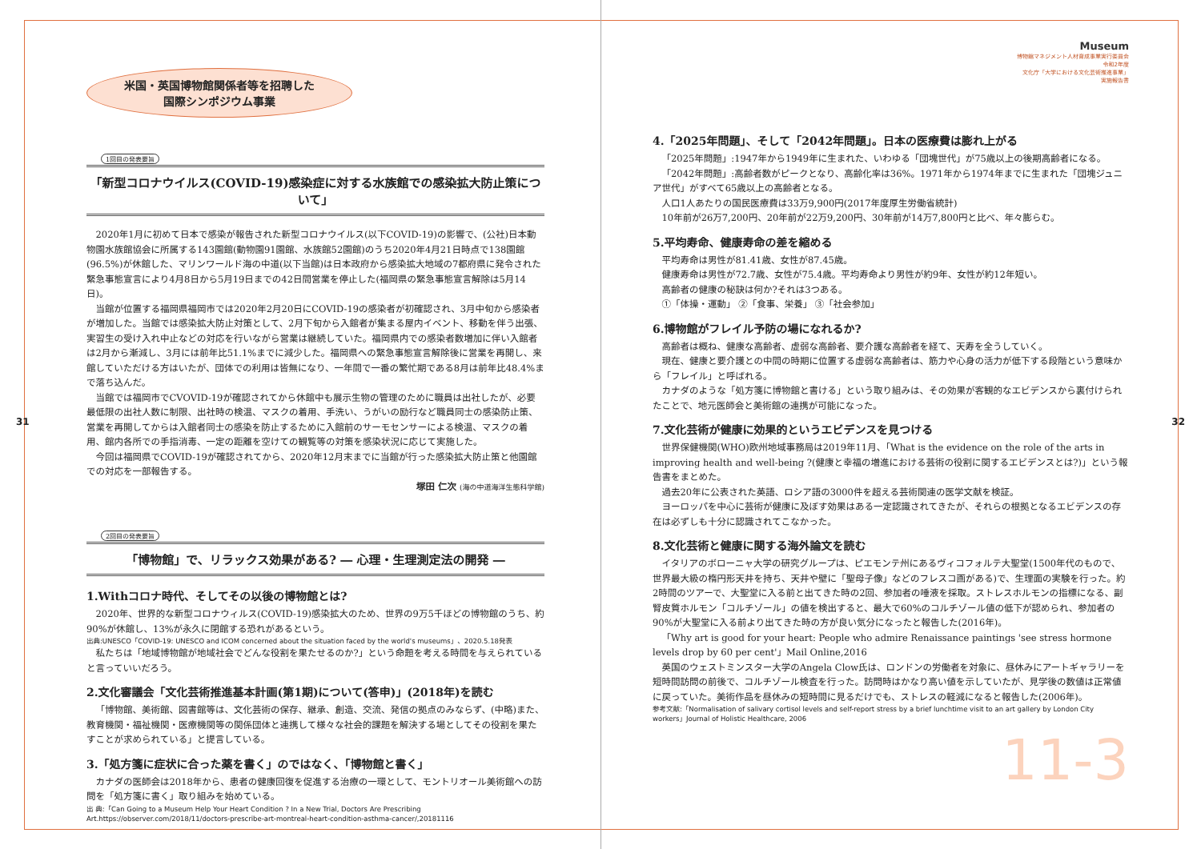米国・英国博物館関係者等を招聘した
国際シンポジウム事業
1回目の発表要旨
「新型コロナウイルス(COVID-19)感染症に対する水族館での感染拡大防止策について」
2020年1月に初めて日本で感染が報告された新型コロナウイルス(以下COVID-19)の影響で、(公社)日本動物園水族館協会に所属する143園館(動物園91園館、水族館52園館)のうち2020年4月21日時点で138園館(96.5%)が休館した、マリンワールド海の中道(以下当館)は日本政府から感染拡大地域の7都府県に発令された緊急事態宣言により4月8日から5月19日までの42日間営業を停止した(福岡県の緊急事態宣言解除は5月14日)。
当館が位置する福岡県福岡市では2020年2月20日にCOVID-19の感染者が初確認され、3月中旬から感染者が増加した。当館では感染拡大防止対策として、2月下旬から入館者が集まる屋内イベント、移動を伴う出張、実習生の受け入れ中止などの対応を行いながら営業は継続していた。福岡県内での感染者数増加に伴い入館者は2月から漸減し、3月には前年比51.1%までに減少した。福岡県への緊急事態宣言解除後に営業を再開し、来館していただける方はいたが、団体での利用は皆無になり、一年間で一番の繁忙期である8月は前年比48.4%まで落ち込んだ。
当館では福岡市でCVOVID-19が確認されてから休館中も展示生物の管理のために職員は出社したが、必要最低限の出社人数に制限、出社時の検温、マスクの着用、手洗い、うがいの励行など職員同士の感染防止策、営業を再開してからは入館者同士の感染を防止するために入館前のサーモセンサーによる検温、マスクの着用、館内各所での手指消毒、一定の距離を空けての観覧等の対策を感染状況に応じて実施した。
今回は福岡県でCOVID-19が確認されてから、2020年12月末までに当館が行った感染拡大防止策と他園館での対応を一部報告する。
塚田 仁次 (海の中道海洋生態科学館)
2回目の発表要旨
「博物館」で、リラックス効果がある? ― 心理・生理測定法の開発 ―
1.Withコロナ時代、そしてその以後の博物館とは?
2020年、世界的な新型コロナウィルス(COVID-19)感染拡大のため、世界の9万5千ほどの博物館のうち、約90%が休館し、13%が永久に閉館する恐れがあるという。
出典:UNESCO「COVID-19: UNESCO and ICOM concerned about the situation faced by the world's museums」、2020.5.18発表
私たちは「地域博物館が地域社会でどんな役割を果たせるのか?」という命題を考える時間を与えられていると言っていいだろう。
2.文化審議会「文化芸術推進基本計画(第1期)について(答申)」(2018年)を読む
「博物館、美術館、図書館等は、文化芸術の保存、継承、創造、交流、発信の拠点のみならず、(中略)また、教育機関・福祉機関・医療機関等の関係団体と連携して様々な社会的課題を解決する場としてその役割を果たすことが求められている」と提言している。
3.「処方箋に症状に合った薬を書く」のではなく、「博物館と書く」
カナダの医師会は2018年から、患者の健康回復を促進する治療の一環として、モントリオール美術館への訪問を「処方箋に書く」取り組みを始めている。
出 典:「Can Going to a Museum Help Your Heart Condition ? In a New Trial, Doctors Are Prescribing Art.https://observer.com/2018/11/doctors-prescribe-art-montreal-heart-condition-asthma-cancer/,20181116
31
Museum
博物館マネジメント人材育成事業実行委員会
令和2年度
文化庁「大学における文化芸術推進事業」
実施報告書
4.「2025年問題」、そして「2042年問題」。日本の医療費は膨れ上がる
「2025年問題」:1947年から1949年に生まれた、いわゆる「団塊世代」が75歳以上の後期高齢者になる。
「2042年問題」:高齢者数がピークとなり、高齢化率は36%。1971年から1974年までに生まれた「団塊ジュニア世代」がすべて65歳以上の高齢者となる。
人口1人あたりの国民医療費は33万9,900円(2017年度厚生労働省統計)
10年前が26万7,200円、20年前が22万9,200円、30年前が14万7,800円と比べ、年々膨らむ。
5.平均寿命、健康寿命の差を縮める
平均寿命は男性が81.41歳、女性が87.45歳。
健康寿命は男性が72.7歳、女性が75.4歳。平均寿命より男性が約9年、女性が約12年短い。
高齢者の健康の秘訣は何か?それは3つある。
①「体操・運動」 ②「食事、栄養」 ③「社会参加」
6.博物館がフレイル予防の場になれるか?
高齢者は概ね、健康な高齢者、虚弱な高齢者、要介護な高齢者を経て、天寿を全うしていく。
現在、健康と要介護との中間の時期に位置する虚弱な高齢者は、筋力や心身の活力が低下する段階という意味から「フレイル」と呼ばれる。
カナダのような「処方箋に博物館と書ける」という取り組みは、その効果が客観的なエビデンスから裏付けられたことで、地元医師会と美術館の連携が可能になった。
7.文化芸術が健康に効果的というエビデンスを見つける
世界保健機関(WHO)欧州地域事務局は2019年11月、「What is the evidence on the role of the arts in improving health and well-being ?(健康と幸福の増進における芸術の役割に関するエビデンスとは?)」という報告書をまとめた。
過去20年に公表された英語、ロシア語の3000件を超える芸術関連の医学文献を検証。
ヨーロッパを中心に芸術が健康に及ぼす効果はある一定認識されてきたが、それらの根拠となるエビデンスの存在は必ずしも十分に認識されてこなかった。
8.文化芸術と健康に関する海外論文を読む
イタリアのボローニャ大学の研究グループは、ピエモンテ州にあるヴィコフォルテ大聖堂(1500年代のもので、世界最大級の楕円形天井を持ち、天井や壁に「聖母子像」などのフレスコ画がある)で、生理面の実験を行った。約2時間のツアーで、大聖堂に入る前と出てきた時の2回、参加者の唾液を採取。ストレスホルモンの指標になる、副腎皮質ホルモン「コルチゾール」の値を検出すると、最大で60%のコルチゾール値の低下が認められ、参加者の90%が大聖堂に入る前より出てきた時の方が良い気分になったと報告した(2016年)。
「Why art is good for your heart: People who admire Renaissance paintings 'see stress hormone levels drop by 60 per cent'」Mail Online,2016
英国のウェストミンスター大学のAngela Clow氏は、ロンドンの労働者を対象に、昼休みにアートギャラリーを短時間訪問の前後で、コルチゾール検査を行った。訪問時はかなり高い値を示していたが、見学後の数値は正常値に戻っていた。美術作品を昼休みの短時間に見るだけでも、ストレスの軽減になると報告した(2006年)。
参考文献:「Normalisation of salivary cortisol levels and self-report stress by a brief lunchtime visit to an art gallery by London City workers」Journal of Holistic Healthcare, 2006
11-3
32